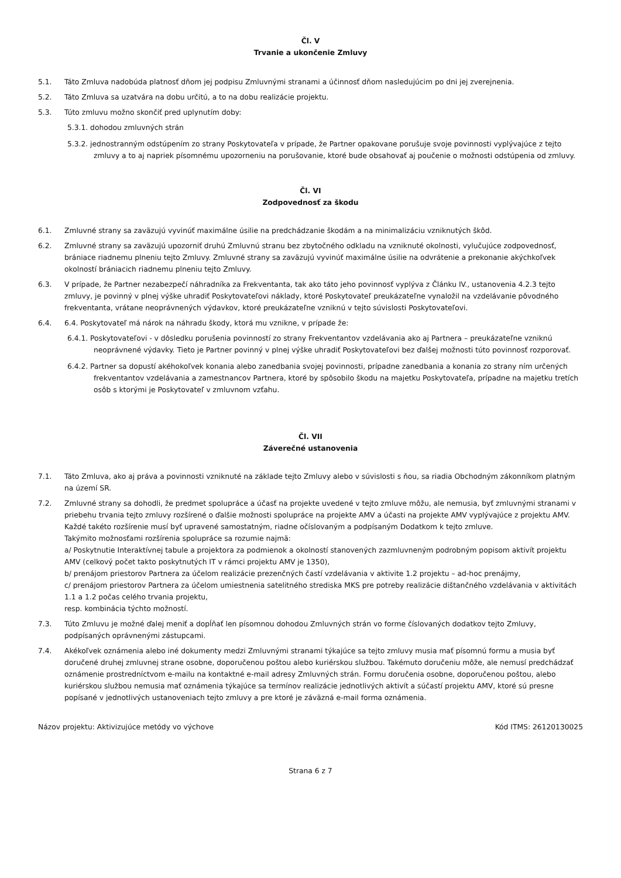Čl. V
Trvanie a ukončenie Zmluvy
5.1. Táto Zmluva nadobúda platnosť dňom jej podpisu Zmluvnými stranami a účinnosť dňom nasledujúcim po dni jej zverejnenia.
5.2. Táto Zmluva sa uzatvára na dobu určitú, a to na dobu realizácie projektu.
5.3. Túto zmluvu možno skončiť pred uplynutím doby:
5.3.1. dohodou zmluvných strán
5.3.2. jednostranným odstúpením zo strany Poskytovateľa v prípade, že Partner opakovane porušuje svoje povinnosti vyplývajúce z tejto zmluvy a to aj napriek písomnému upozorneniu na porušovanie, ktoré bude obsahovať aj poučenie o možnosti odstúpenia od zmluvy.
Čl. VI
Zodpovednosť za škodu
6.1. Zmluvné strany sa zaväzujú vyvinúť maximálne úsilie na predchádzanie škodám a na minimalizáciu vzniknutých škôd.
6.2. Zmluvné strany sa zaväzujú upozorniť druhú Zmluvnú stranu bez zbytočného odkladu na vzniknuté okolnosti, vylučujúce zodpovednosť, brániace riadnemu plneniu tejto Zmluvy. Zmluvné strany sa zaväzujú vyvinúť maximálne úsilie na odvrátenie a prekonanie akýchkoľvek okolností brániacich riadnemu plneniu tejto Zmluvy.
6.3. V prípade, že Partner nezabezpečí náhradníka za Frekventanta, tak ako táto jeho povinnosť vyplýva z Článku IV., ustanovenia 4.2.3 tejto zmluvy, je povinný v plnej výške uhradiť Poskytovateľovi náklady, ktoré Poskytovateľ preukázateľne vynaložil na vzdelávanie pôvodného frekventanta, vrátane neoprávnených výdavkov, ktoré preukázateľne vzniknú v tejto súvislosti Poskytovateľovi.
6.4. 6.4. Poskytovateľ má nárok na náhradu škody, ktorá mu vznikne, v prípade že:
6.4.1. Poskytovateľovi - v dôsledku porušenia povinností zo strany Frekventantov vzdelávania ako aj Partnera – preukázateľne vzniknú neoprávnené výdavky. Tieto je Partner povinný v plnej výške uhradiť Poskytovateľovi bez ďalšej možnosti túto povinnosť rozporovať.
6.4.2. Partner sa dopustí akéhokoľvek konania alebo zanedbania svojej povinnosti, prípadne zanedbania a konania zo strany ním určených frekventantov vzdelávania a zamestnancov Partnera, ktoré by spôsobilo škodu na majetku Poskytovateľa, prípadne na majetku tretích osôb s ktorými je Poskytovateľ v zmluvnom vzťahu.
Čl. VII
Záverečné ustanovenia
7.1. Táto Zmluva, ako aj práva a povinnosti vzniknuté na základe tejto Zmluvy alebo v súvislosti s ňou, sa riadia Obchodným zákonníkom platným na území SR.
7.2. Zmluvné strany sa dohodli, že predmet spolupráce a účasť na projekte uvedené v tejto zmluve môžu, ale nemusia, byť zmluvnými stranami v priebehu trvania tejto zmluvy rozšírené o ďalšie možnosti spolupráce na projekte AMV a účasti na projekte AMV vyplývajúce z projektu AMV. Každé takéto rozšírenie musí byť upravené samostatným, riadne očíslovaným a podpísaným Dodatkom k tejto zmluve.
Takýmito možnosťami rozšírenia spolupráce sa rozumie najmä:
a/ Poskytnutie Interaktívnej tabule a projektora za podmienok a okolností stanovených zazmluvneným podrobným popisom aktivít projektu AMV (celkový počet takto poskytnutých IT v rámci projektu AMV je 1350),
b/ prenájom priestorov Partnera za účelom realizácie prezenčných častí vzdelávania v aktivite 1.2 projektu – ad-hoc prenájmy,
c/ prenájom priestorov Partnera za účelom umiestnenia satelitného strediska MKS pre potreby realizácie dištančného vzdelávania v aktivitách 1.1 a 1.2 počas celého trvania projektu,
resp. kombinácia týchto možností.
7.3. Túto Zmluvu je možné ďalej meniť a dopĺňať len písomnou dohodou Zmluvných strán vo forme číslovaných dodatkov tejto Zmluvy, podpísaných oprávnenými zástupcami.
7.4. Akékoľvek oznámenia alebo iné dokumenty medzi Zmluvnými stranami týkajúce sa tejto zmluvy musia mať písomnú formu a musia byť doručené druhej zmluvnej strane osobne, doporučenou poštou alebo kuriérskou službou. Takémuto doručeniu môže, ale nemusí predchádzať oznámenie prostredníctvom e-mailu na kontaktné e-mail adresy Zmluvných strán. Formu doručenia osobne, doporučenou poštou, alebo kuriérskou službou nemusia mať oznámenia týkajúce sa termínov realizácie jednotlivých aktivít a súčastí projektu AMV, ktoré sú presne popísané v jednotlivých ustanoveniach tejto zmluvy a pre ktoré je záväzná e-mail forma oznámenia.
Názov projektu: Aktivizujúce metódy vo výchove Kód ITMS: 26120130025
Strana 6 z 7